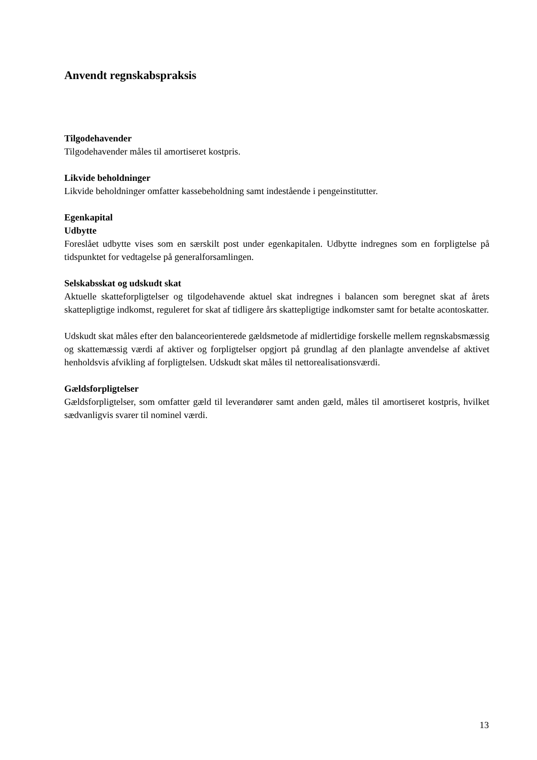Anvendt regnskabspraksis
Tilgodehavender
Tilgodehavender måles til amortiseret kostpris.
Likvide beholdninger
Likvide beholdninger omfatter kassebeholdning samt indestående i pengeinstitutter.
Egenkapital
Udbytte
Foreslået udbytte vises som en særskilt post under egenkapitalen. Udbytte indregnes som en forpligtelse på tidspunktet for vedtagelse på generalforsamlingen.
Selskabsskat og udskudt skat
Aktuelle skatteforpligtelser og tilgodehavende aktuel skat indregnes i balancen som beregnet skat af årets skattepligtige indkomst, reguleret for skat af tidligere års skattepligtige indkomster samt for betalte acontoskatter.
Udskudt skat måles efter den balanceorienterede gældsmetode af midlertidige forskelle mellem regnskabsmæssig og skattemæssig værdi af aktiver og forpligtelser opgjort på grundlag af den planlagte anvendelse af aktivet henholdsvis afvikling af forpligtelsen. Udskudt skat måles til nettorealisationsværdi.
Gældsforpligtelser
Gældsforpligtelser, som omfatter gæld til leverandører samt anden gæld, måles til amortiseret kostpris, hvilket sædvanligvis svarer til nominel værdi.
13